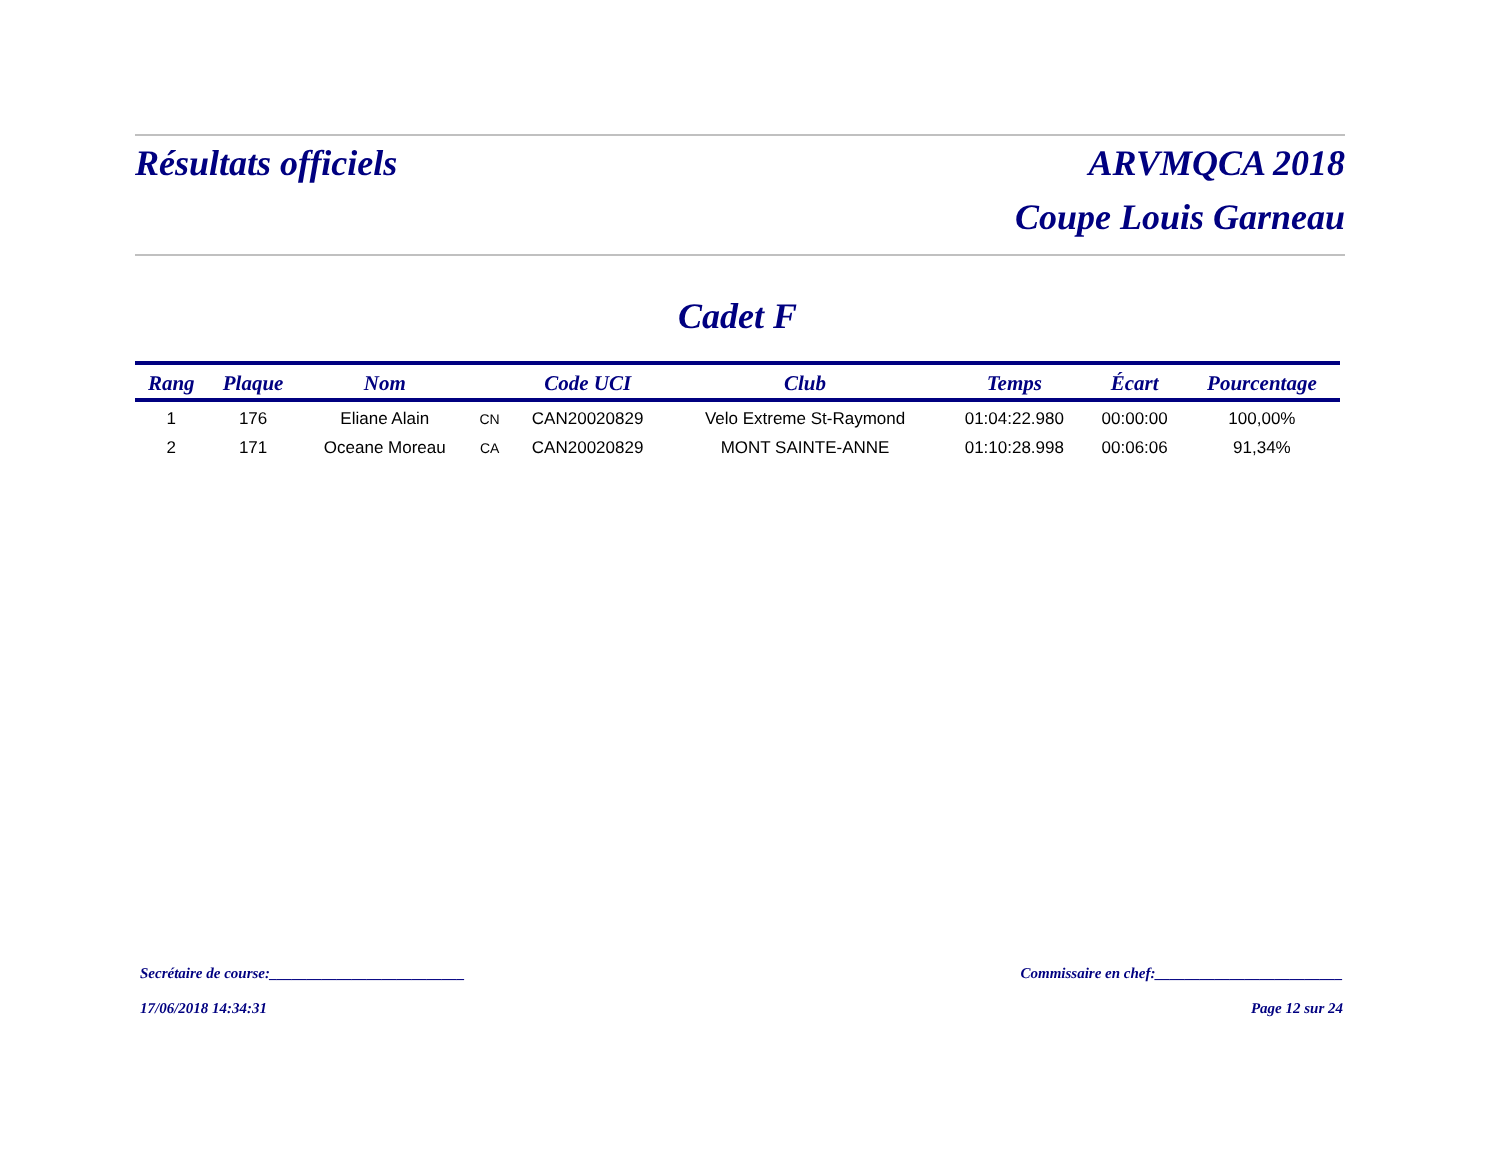Résultats officiels ARVMQCA 2018
Coupe Louis Garneau
Cadet F
| Rang | Plaque | Nom | | Code UCI | Club | Temps | Écart | Pourcentage |
| --- | --- | --- | --- | --- | --- | --- | --- | --- |
| 1 | 176 | Eliane Alain | CN | CAN20020829 | Velo Extreme St-Raymond | 01:04:22.980 | 00:00:00 | 100,00% |
| 2 | 171 | Oceane Moreau | CA | CAN20020829 | MONT SAINTE-ANNE | 01:10:28.998 | 00:06:06 | 91,34% |
Secrétaire de course:__________________________
Commissaire en chef:_________________________
17/06/2018 14:34:31 Page 12 sur 24